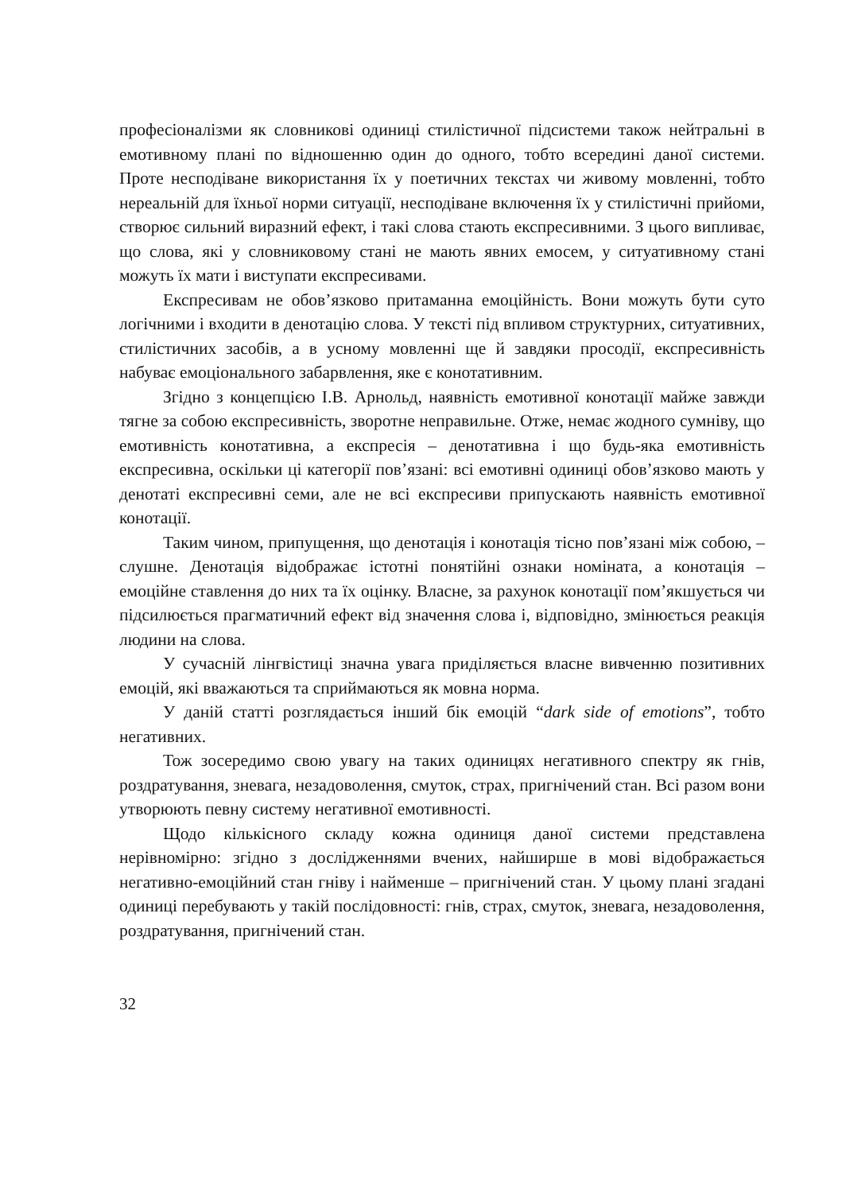професіоналізми як словникові одиниці стилістичної підсистеми також нейтральні в емотивному плані по відношенню один до одного, тобто всередині даної системи. Проте несподіване використання їх у поетичних текстах чи живому мовленні, тобто нереальній для їхньої норми ситуації, несподіване включення їх у стилістичні прийоми, створює сильний виразний ефект, і такі слова стають експресивними. З цього випливає, що слова, які у словниковому стані не мають явних емосем, у ситуативному стані можуть їх мати і виступати експресивами.
Експресивам не обов’язково притаманна емоційність. Вони можуть бути суто логічними і входити в денотацію слова. У тексті під впливом структурних, ситуативних, стилістичних засобів, а в усному мовленні ще й завдяки просодії, експресивність набуває емоціонального забарвлення, яке є конотативним.
Згідно з концепцією І.В. Арнольд, наявність емотивної конотації майже завжди тягне за собою експресивність, зворотне неправильне. Отже, немає жодного сумніву, що емотивність конотативна, а експресія – денотативна і що будь-яка емотивність експресивна, оскільки ці категорії пов’язані: всі емотивні одиниці обов’язково мають у денотаті експресивні семи, але не всі експресиви припускають наявність емотивної конотації.
Таким чином, припущення, що денотація і конотація тісно пов’язані між собою, – слушне. Денотація відображає істотні понятійні ознаки номіната, а конотація – емоційне ставлення до них та їх оцінку. Власне, за рахунок конотації пом’якшується чи підсилюється прагматичний ефект від значення слова і, відповідно, змінюється реакція людини на слова.
У сучасній лінгвістиці значна увага приділяється власне вивченню позитивних емоцій, які вважаються та сприймаються як мовна норма.
У даній статті розглядається інший бік емоцій “dark side of emotions”, тобто негативних.
Тож зосередимо свою увагу на таких одиницях негативного спектру як гнів, роздратування, зневага, незадоволення, смуток, страх, пригнічений стан. Всі разом вони утворюють певну систему негативної емотивності.
Щодо кількісного складу кожна одиниця даної системи представлена нерівномірно: згідно з дослідженнями вчених, найширше в мові відображається негативно-емоційний стан гніву і найменше – пригнічений стан. У цьому плані згадані одиниці перебувають у такій послідовності: гнів, страх, смуток, зневага, незадоволення, роздратування, пригнічений стан.
32